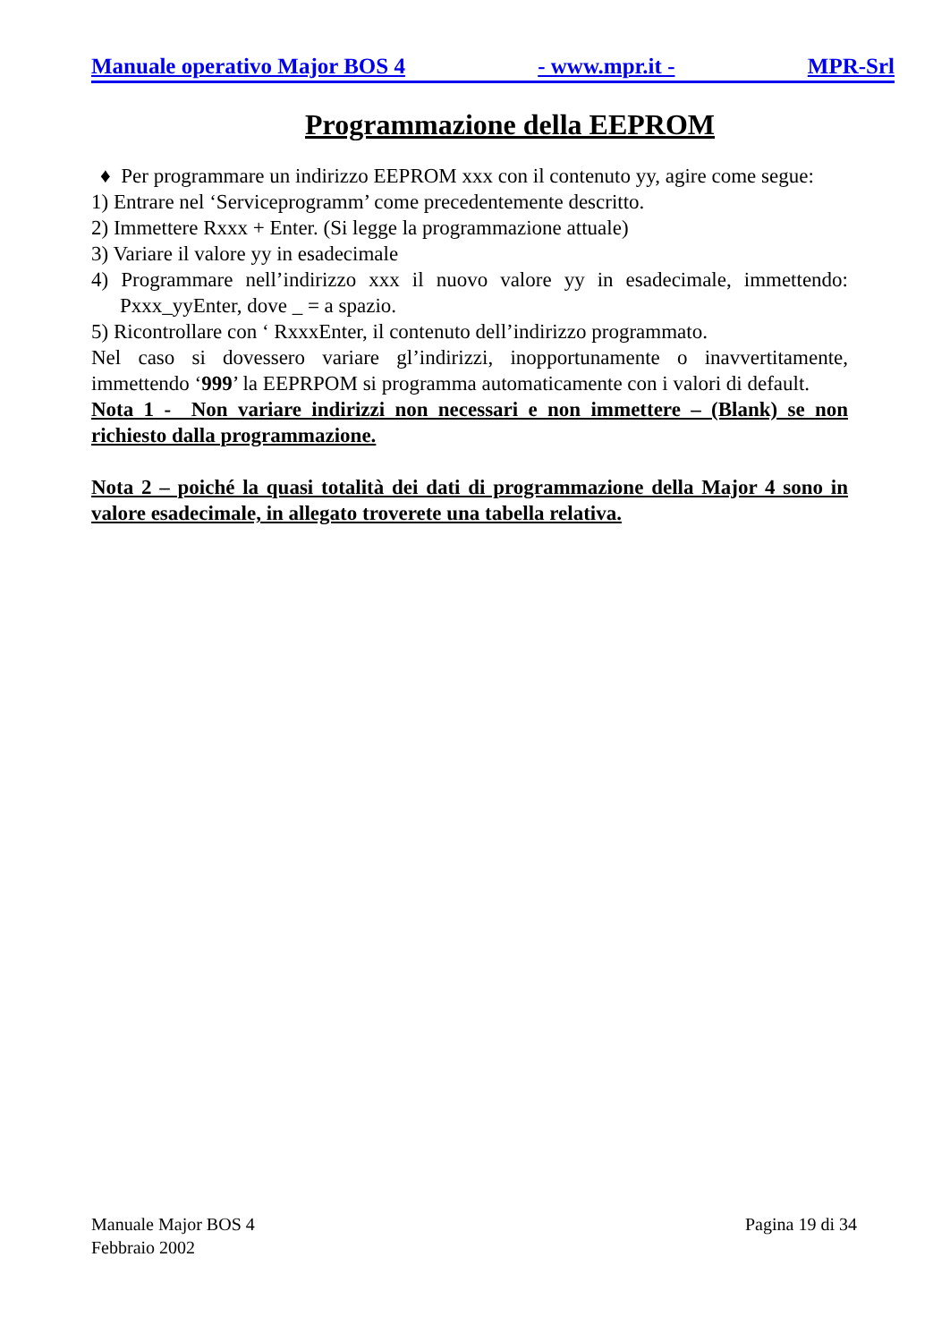Manuale operativo Major BOS 4 - www.mpr.it - MPR-Srl
Programmazione della EEPROM
♦ Per programmare un indirizzo EEPROM xxx con il contenuto yy, agire come segue:
1) Entrare nel ‘Serviceprogramm’ come precedentemente descritto.
2) Immettere Rxxx + Enter. (Si legge la programmazione attuale)
3) Variare il valore yy in esadecimale
4) Programmare nell’indirizzo xxx il nuovo valore yy in esadecimale, immettendo: Pxxx_yyEnter, dove _ = a spazio.
5) Ricontrollare con ‘ RxxxEnter, il contenuto dell’indirizzo programmato.
Nel caso si dovessero variare gl’indirizzi, inopportunamente o inavvertitamente, immettendo ‘999’ la EEPRPOM si programma automaticamente con i valori di default.
Nota 1 - Non variare indirizzi non necessari e non immettere – (Blank) se non richiesto dalla programmazione.
Nota 2 – poiché la quasi totalità dei dati di programmazione della Major 4 sono in valore esadecimale, in allegato troverete una tabella relativa.
Manuale Major BOS 4
Febbraio 2002 Pagina 19 di 34